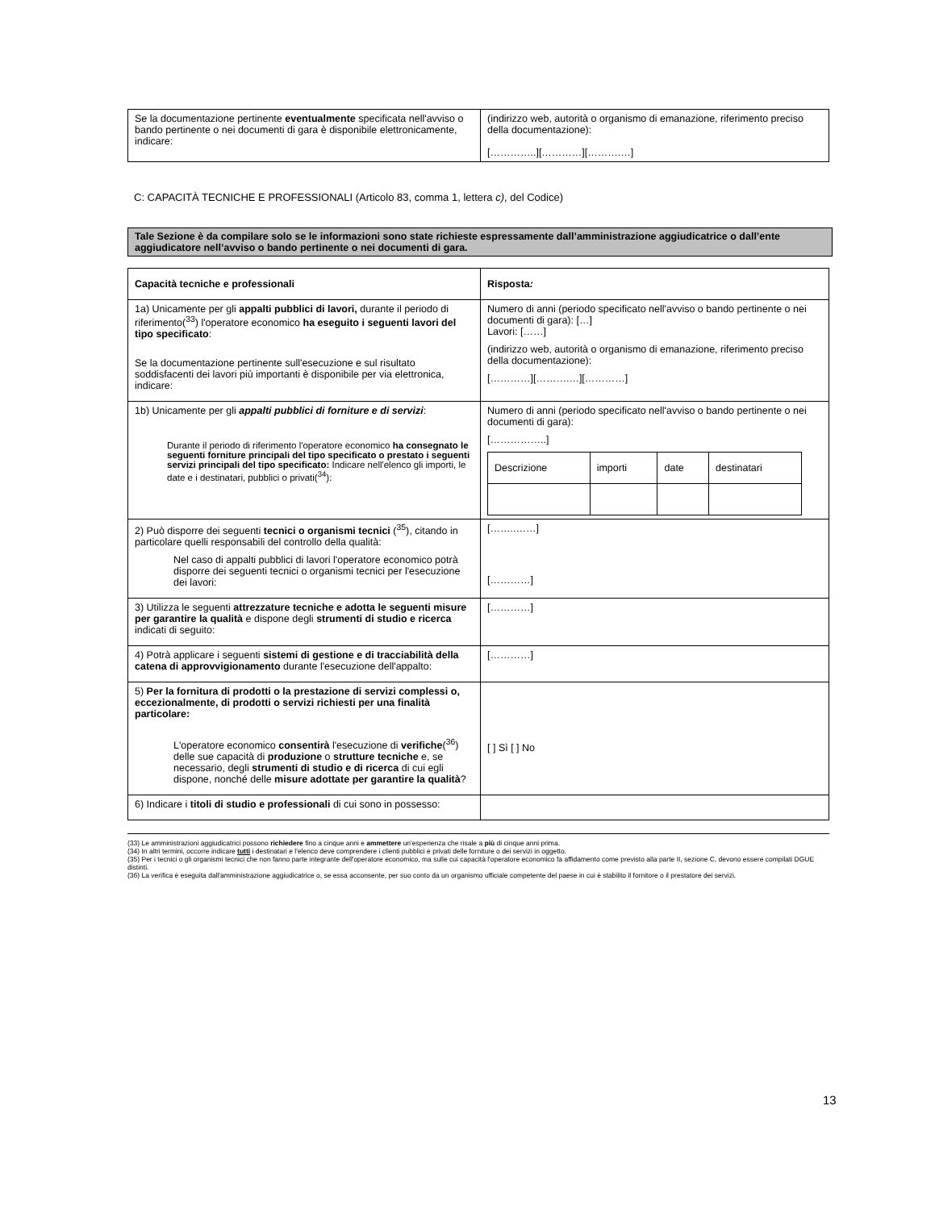| Se la documentazione pertinente eventualmente specificata nell'avviso o bando pertinente o nei documenti di gara è disponibile elettronicamente, indicare: | (indirizzo web, autorità o organismo di emanazione, riferimento preciso della documentazione): […………..][…………][……….…] |
C: CAPACITÀ TECNICHE E PROFESSIONALI (Articolo 83, comma 1, lettera c), del Codice)
Tale Sezione è da compilare solo se le informazioni sono state richieste espressamente dall’amministrazione aggiudicatrice o dall’ente aggiudicatore nell’avviso o bando pertinente o nei documenti di gara.
| Capacità tecniche e professionali | Risposta : |
| 1a) Unicamente per gli appalti pubblici di lavori, durante il periodo di riferimento(<sup>33</sup>) l'operatore economico ha eseguito i seguenti lavori del tipo specificato : Se la documentazione pertinente sull'esecuzione e sul risultato soddisfacenti dei lavori più importanti è disponibile per via elettronica, indicare: | Numero di anni (periodo specificato nell'avviso o bando pertinente o nei documenti di gara): […] Lavori: [……] (indirizzo web, autorità o organismo di emanazione, riferimento preciso della documentazione): […………][……….…][…………] |
| 1b) Unicamente per gli appalti pubblici di forniture e di servizi : Durante il periodo di riferimento l'operatore economico ha consegnato le seguenti forniture principali del tipo specificato o prestato i seguenti servizi principali del tipo specificato: Indicare nell'elenco gli importi, le date e i destinatari, pubblici o privati(<sup>34</sup>): | Numero di anni (periodo specificato nell'avviso o bando pertinente o nei documenti di gara): [……………..] / Descrizione / importi / date / destinatari / |
| 2) Può disporre dei seguenti tecnici o organismi tecnici (<sup>35</sup>), citando in particolare quelli responsabili del controllo della qualità: Nel caso di appalti pubblici di lavori l'operatore economico potrà disporre dei seguenti tecnici o organismi tecnici per l'esecuzione dei lavori: | [……..……] […………] |
| 3) Utilizza le seguenti attrezzature tecniche e adotta le seguenti misure per garantire la qualità e dispone degli strumenti di studio e ricerca indicati di seguito: | […………] |
| 4) Potrà applicare i seguenti sistemi di gestione e di tracciabilità della catena di approvvigionamento durante l'esecuzione dell'appalto: | […………] |
| 5) Per la fornitura di prodotti o la prestazione di servizi complessi o, eccezionalmente, di prodotti o servizi richiesti per una finalità particolare: L'operatore economico consentirà l'esecuzione di verifiche (<sup>36</sup>) delle sue capacità di produzione o strutture tecniche e, se necessario, degli strumenti di studio e di ricerca di cui egli dispone, nonché delle misure adottate per garantire la qualità ? | [ ] Sì [ ] No |
| 6) Indicare i titoli di studio e professionali di cui sono in possesso: | |
(33) Le amministrazioni aggiudicatrici possono richiedere fino a cinque anni e ammettere un'esperienza che risale a più di cinque anni prima.
(34) In altri termini, occorre indicare tutti i destinatari e l'elenco deve comprendere i clienti pubblici e privati delle forniture o dei servizi in oggetto.
(35) Per i tecnici o gli organismi tecnici che non fanno parte integrante dell'operatore economico, ma sulle cui capacità l'operatore economico fa affidamento come previsto alla parte II, sezione C, devono essere compilati DGUE distinti.
(36) La verifica è eseguita dall'amministrazione aggiudicatrice o, se essa acconsente, per suo conto da un organismo ufficiale competente del paese in cui è stabilito il fornitore o il prestatore dei servizi.
13